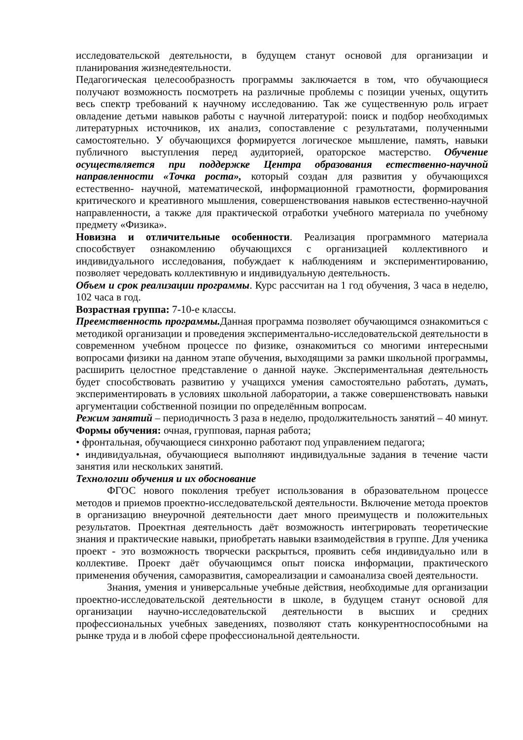исследовательской деятельности, в будущем станут основой для организации и планирования жизнедеятельности.
Педагогическая целесообразность программы заключается в том, что обучающиеся получают возможность посмотреть на различные проблемы с позиции ученых, ощутить весь спектр требований к научному исследованию. Так же существенную роль играет овладение детьми навыков работы с научной литературой: поиск и подбор необходимых литературных источников, их анализ, сопоставление с результатами, полученными самостоятельно. У обучающихся формируется логическое мышление, память, навыки публичного выступления перед аудиторией, ораторское мастерство. Обучение осуществляется при поддержке Центра образования естественно-научной направленности «Точка роста», который создан для развития у обучающихся естественно- научной, математической, информационной грамотности, формирования критического и креативного мышления, совершенствования навыков естественно-научной направленности, а также для практической отработки учебного материала по учебному предмету «Физика».
Новизна и отличительные особенности. Реализация программного материала способствует ознакомлению обучающихся с организацией коллективного и индивидуального исследования, побуждает к наблюдениям и экспериментированию, позволяет чередовать коллективную и индивидуальную деятельность.
Объем и срок реализации программы. Курс рассчитан на 1 год обучения, 3 часа в неделю, 102 часа в год.
Возрастная группа: 7-10-е классы.
Преемственность программы. Данная программа позволяет обучающимся ознакомиться с методикой организации и проведения экспериментально-исследовательской деятельности в современном учебном процессе по физике, ознакомиться со многими интересными вопросами физики на данном этапе обучения, выходящими за рамки школьной программы, расширить целостное представление о данной науке. Экспериментальная деятельность будет способствовать развитию у учащихся умения самостоятельно работать, думать, экспериментировать в условиях школьной лаборатории, а также совершенствовать навыки аргументации собственной позиции по определённым вопросам.
Режим занятий – периодичность 3 раза в неделю, продолжительность занятий – 40 минут.
Формы обучения: очная, групповая, парная работа;
• фронтальная, обучающиеся синхронно работают под управлением педагога;
• индивидуальная, обучающиеся выполняют индивидуальные задания в течение части занятия или нескольких занятий.
Технологии обучения и их обоснование
ФГОС нового поколения требует использования в образовательном процессе методов и приемов проектно-исследовательской деятельности. Включение метода проектов в организацию внеурочной деятельности дает много преимуществ и положительных результатов. Проектная деятельность даёт возможность интегрировать теоретические знания и практические навыки, приобретать навыки взаимодействия в группе. Для ученика проект - это возможность творчески раскрыться, проявить себя индивидуально или в коллективе. Проект даёт обучающимся опыт поиска информации, практического применения обучения, саморазвития, самореализации и самоанализа своей деятельности.
Знания, умения и универсальные учебные действия, необходимые для организации проектно-исследовательской деятельности в школе, в будущем станут основой для организации научно-исследовательской деятельности в высших и средних профессиональных учебных заведениях, позволяют стать конкурентноспособными на рынке труда и в любой сфере профессиональной деятельности.